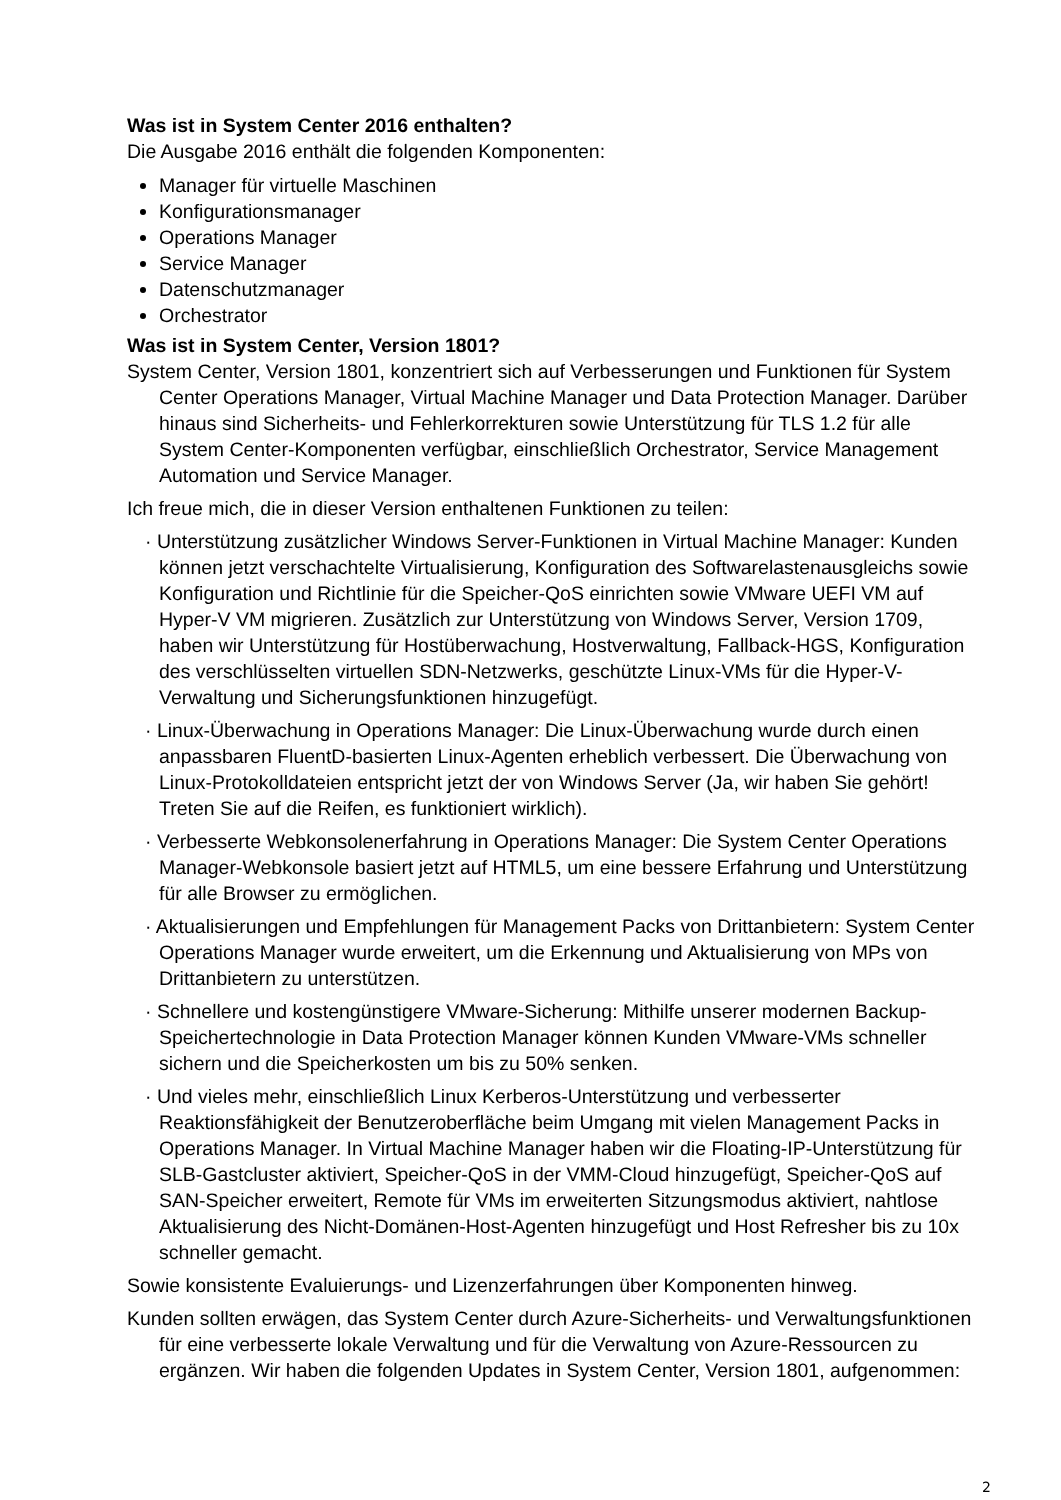Was ist in System Center 2016 enthalten?
Die Ausgabe 2016 enthält die folgenden Komponenten:
Manager für virtuelle Maschinen
Konfigurationsmanager
Operations Manager
Service Manager
Datenschutzmanager
Orchestrator
Was ist in System Center, Version 1801?
System Center, Version 1801, konzentriert sich auf Verbesserungen und Funktionen für System Center Operations Manager, Virtual Machine Manager und Data Protection Manager. Darüber hinaus sind Sicherheits- und Fehlerkorrekturen sowie Unterstützung für TLS 1.2 für alle System Center-Komponenten verfügbar, einschließlich Orchestrator, Service Management Automation und Service Manager.
Ich freue mich, die in dieser Version enthaltenen Funktionen zu teilen:
· Unterstützung zusätzlicher Windows Server-Funktionen in Virtual Machine Manager: Kunden können jetzt verschachtelte Virtualisierung, Konfiguration des Softwarelastenausgleichs sowie Konfiguration und Richtlinie für die Speicher-QoS einrichten sowie VMware UEFI VM auf Hyper-V VM migrieren. Zusätzlich zur Unterstützung von Windows Server, Version 1709, haben wir Unterstützung für Hostüberwachung, Hostverwaltung, Fallback-HGS, Konfiguration des verschlüsselten virtuellen SDN-Netzwerks, geschützte Linux-VMs für die Hyper-V-Verwaltung und Sicherungsfunktionen hinzugefügt.
· Linux-Überwachung in Operations Manager: Die Linux-Überwachung wurde durch einen anpassbaren FluentD-basierten Linux-Agenten erheblich verbessert. Die Überwachung von Linux-Protokolldateien entspricht jetzt der von Windows Server (Ja, wir haben Sie gehört! Treten Sie auf die Reifen, es funktioniert wirklich).
· Verbesserte Webkonsolenerfahrung in Operations Manager: Die System Center Operations Manager-Webkonsole basiert jetzt auf HTML5, um eine bessere Erfahrung und Unterstützung für alle Browser zu ermöglichen.
· Aktualisierungen und Empfehlungen für Management Packs von Drittanbietern: System Center Operations Manager wurde erweitert, um die Erkennung und Aktualisierung von MPs von Drittanbietern zu unterstützen.
· Schnellere und kostengünstigere VMware-Sicherung: Mithilfe unserer modernen Backup-Speichertechnologie in Data Protection Manager können Kunden VMware-VMs schneller sichern und die Speicherkosten um bis zu 50% senken.
· Und vieles mehr, einschließlich Linux Kerberos-Unterstützung und verbesserter Reaktionsfähigkeit der Benutzeroberfläche beim Umgang mit vielen Management Packs in Operations Manager. In Virtual Machine Manager haben wir die Floating-IP-Unterstützung für SLB-Gastcluster aktiviert, Speicher-QoS in der VMM-Cloud hinzugefügt, Speicher-QoS auf SAN-Speicher erweitert, Remote für VMs im erweiterten Sitzungsmodus aktiviert, nahtlose Aktualisierung des Nicht-Domänen-Host-Agenten hinzugefügt und Host Refresher bis zu 10x schneller gemacht.
Sowie konsistente Evaluierungs- und Lizenzerfahrungen über Komponenten hinweg.
Kunden sollten erwägen, das System Center durch Azure-Sicherheits- und Verwaltungsfunktionen für eine verbesserte lokale Verwaltung und für die Verwaltung von Azure-Ressourcen zu ergänzen. Wir haben die folgenden Updates in System Center, Version 1801, aufgenommen:
2